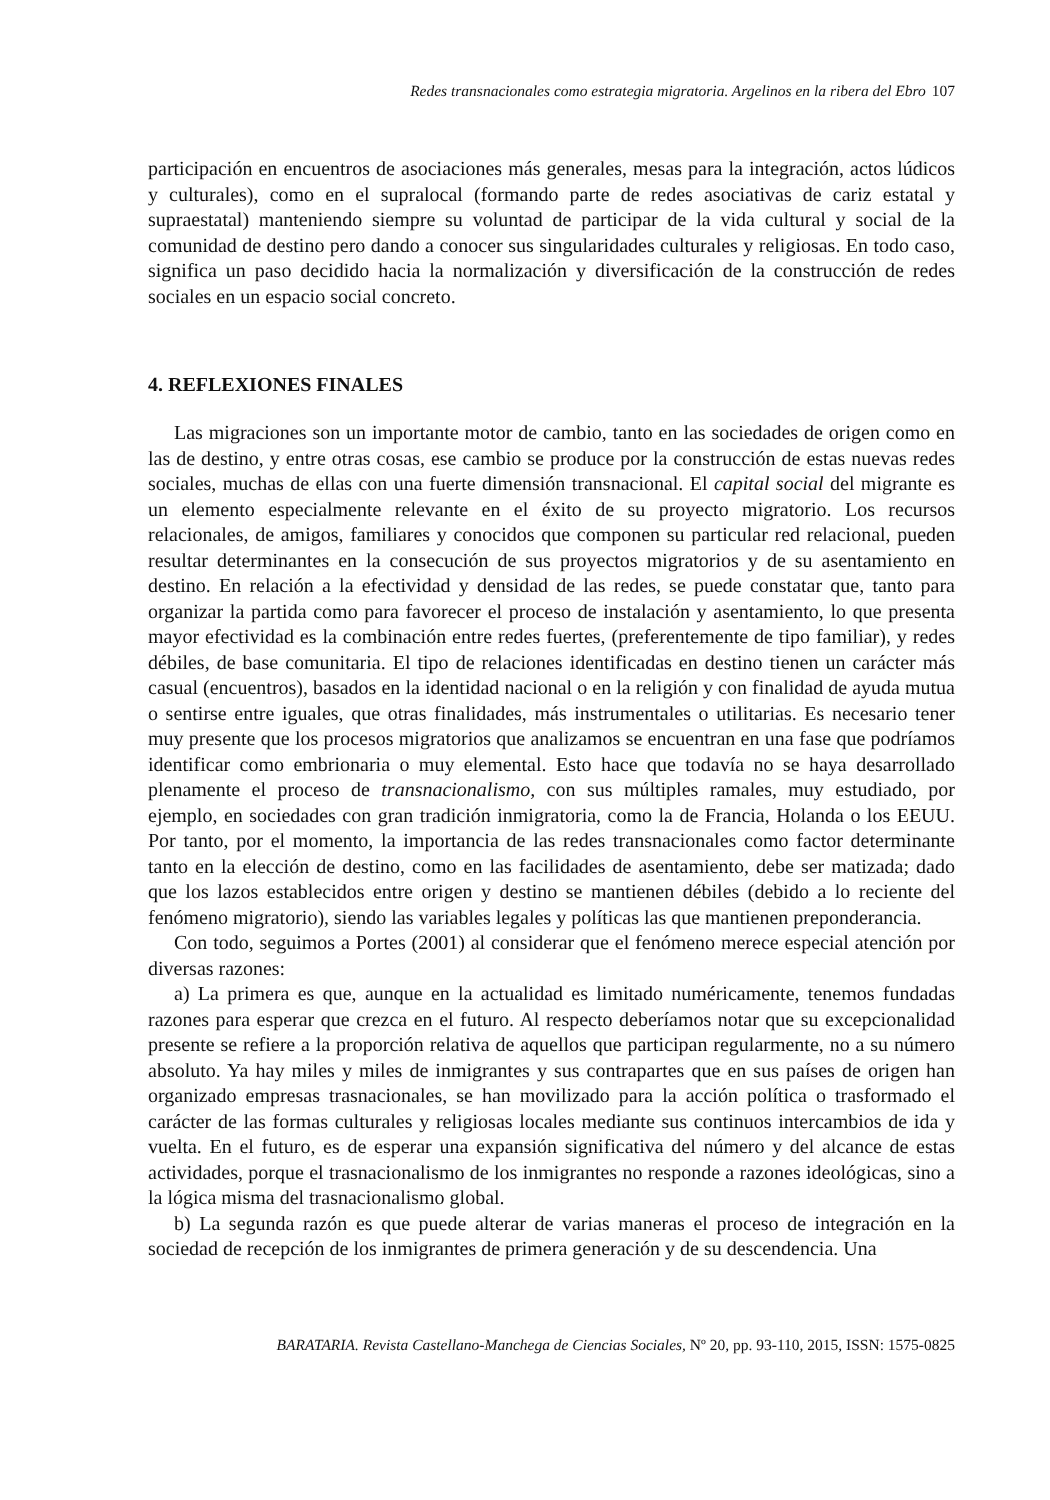Redes transnacionales como estrategia migratoria. Argelinos en la ribera del Ebro 107
participación en encuentros de asociaciones más generales, mesas para la integración, actos lúdicos y culturales), como en el supralocal (formando parte de redes asociativas de cariz estatal y supraestatal) manteniendo siempre su voluntad de participar de la vida cultural y social de la comunidad de destino pero dando a conocer sus singularidades culturales y religiosas. En todo caso, significa un paso decidido hacia la normalización y diversificación de la construcción de redes sociales en un espacio social concreto.
4. REFLEXIONES FINALES
Las migraciones son un importante motor de cambio, tanto en las sociedades de origen como en las de destino, y entre otras cosas, ese cambio se produce por la construcción de estas nuevas redes sociales, muchas de ellas con una fuerte dimensión transnacional. El capital social del migrante es un elemento especialmente relevante en el éxito de su proyecto migratorio. Los recursos relacionales, de amigos, familiares y conocidos que componen su particular red relacional, pueden resultar determinantes en la consecución de sus proyectos migratorios y de su asentamiento en destino. En relación a la efectividad y densidad de las redes, se puede constatar que, tanto para organizar la partida como para favorecer el proceso de instalación y asentamiento, lo que presenta mayor efectividad es la combinación entre redes fuertes, (preferentemente de tipo familiar), y redes débiles, de base comunitaria. El tipo de relaciones identificadas en destino tienen un carácter más casual (encuentros), basados en la identidad nacional o en la religión y con finalidad de ayuda mutua o sentirse entre iguales, que otras finalidades, más instrumentales o utilitarias. Es necesario tener muy presente que los procesos migratorios que analizamos se encuentran en una fase que podríamos identificar como embrionaria o muy elemental. Esto hace que todavía no se haya desarrollado plenamente el proceso de transnacionalismo, con sus múltiples ramales, muy estudiado, por ejemplo, en sociedades con gran tradición inmigratoria, como la de Francia, Holanda o los EEUU. Por tanto, por el momento, la importancia de las redes transnacionales como factor determinante tanto en la elección de destino, como en las facilidades de asentamiento, debe ser matizada; dado que los lazos establecidos entre origen y destino se mantienen débiles (debido a lo reciente del fenómeno migratorio), siendo las variables legales y políticas las que mantienen preponderancia.
Con todo, seguimos a Portes (2001) al considerar que el fenómeno merece especial atención por diversas razones:
a) La primera es que, aunque en la actualidad es limitado numéricamente, tenemos fundadas razones para esperar que crezca en el futuro. Al respecto deberíamos notar que su excepcionalidad presente se refiere a la proporción relativa de aquellos que participan regularmente, no a su número absoluto. Ya hay miles y miles de inmigrantes y sus contrapartes que en sus países de origen han organizado empresas trasnacionales, se han movilizado para la acción política o trasformado el carácter de las formas culturales y religiosas locales mediante sus continuos intercambios de ida y vuelta. En el futuro, es de esperar una expansión significativa del número y del alcance de estas actividades, porque el trasnacionalismo de los inmigrantes no responde a razones ideológicas, sino a la lógica misma del trasnacionalismo global.
b) La segunda razón es que puede alterar de varias maneras el proceso de integración en la sociedad de recepción de los inmigrantes de primera generación y de su descendencia. Una
BARATARIA. Revista Castellano-Manchega de Ciencias Sociales, Nº 20, pp. 93-110, 2015, ISSN: 1575-0825